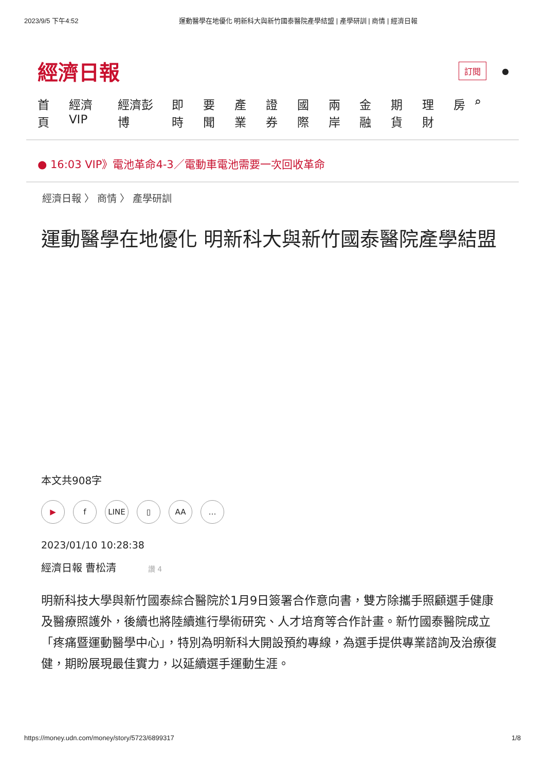2023/9/5 下午4:52 運動醫學在地優化 明新科大與新竹國泰醫院產學結盟 | 產學研訓 | 商情 | 經濟日報
經濟日報 訂閱 ●
首頁 經濟VIP 經濟彭博 即時 要聞 產業 證券 國際 兩岸 金融 期貨 理財 房 ⌕
● 16:03 VIP》電池革命4-3／電動車電池需要一次回收革命
經濟日報 〉 商情 〉 產學研訓
運動醫學在地優化 明新科大與新竹國泰醫院產學結盟
本文共908字
▶ f LINE ▯ AA …
2023/01/10 10:28:38
經濟日報 曹松清 讚 4
明新科技大學與新竹國泰綜合醫院於1月9日簽署合作意向書，雙方除攜手照顧選手健康及醫療照護外，後續也將陸續進行學術研究、人才培育等合作計畫。新竹國泰醫院成立「疼痛暨運動醫學中心」，特別為明新科大開設預約專線，為選手提供專業諮詢及治療復健，期盼展現最佳實力，以延續選手運動生涯。
https://money.udn.com/money/story/5723/6899317 1/8